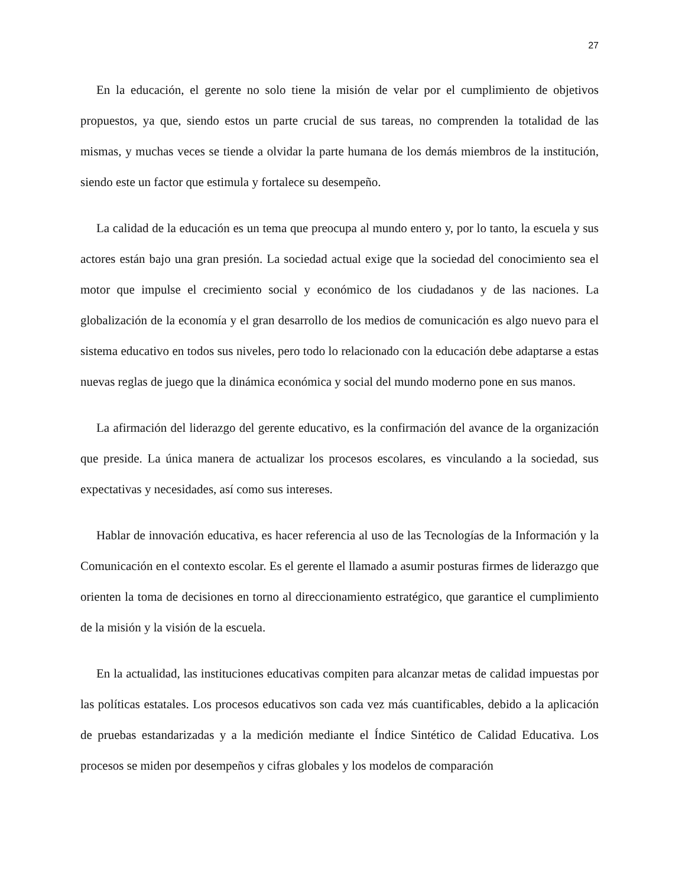27
En la educación, el gerente no solo tiene la misión de velar por el cumplimiento de objetivos propuestos, ya que, siendo estos un parte crucial de sus tareas, no comprenden la totalidad de las mismas, y muchas veces se tiende a olvidar la parte humana de los demás miembros de la institución, siendo este un factor que estimula y fortalece su desempeño.
La calidad de la educación es un tema que preocupa al mundo entero y, por lo tanto, la escuela y sus actores están bajo una gran presión. La sociedad actual exige que la sociedad del conocimiento sea el motor que impulse el crecimiento social y económico de los ciudadanos y de las naciones. La globalización de la economía y el gran desarrollo de los medios de comunicación es algo nuevo para el sistema educativo en todos sus niveles, pero todo lo relacionado con la educación debe adaptarse a estas nuevas reglas de juego que la dinámica económica y social del mundo moderno pone en sus manos.
La afirmación del liderazgo del gerente educativo, es la confirmación del avance de la organización que preside. La única manera de actualizar los procesos escolares, es vinculando a la sociedad, sus expectativas y necesidades, así como sus intereses.
Hablar de innovación educativa, es hacer referencia al uso de las Tecnologías de la Información y la Comunicación en el contexto escolar. Es el gerente el llamado a asumir posturas firmes de liderazgo que orienten la toma de decisiones en torno al direccionamiento estratégico, que garantice el cumplimiento de la misión y la visión de la escuela.
En la actualidad, las instituciones educativas compiten para alcanzar metas de calidad impuestas por las políticas estatales. Los procesos educativos son cada vez más cuantificables, debido a la aplicación de pruebas estandarizadas y a la medición mediante el Índice Sintético de Calidad Educativa. Los procesos se miden por desempeños y cifras globales y los modelos de comparación